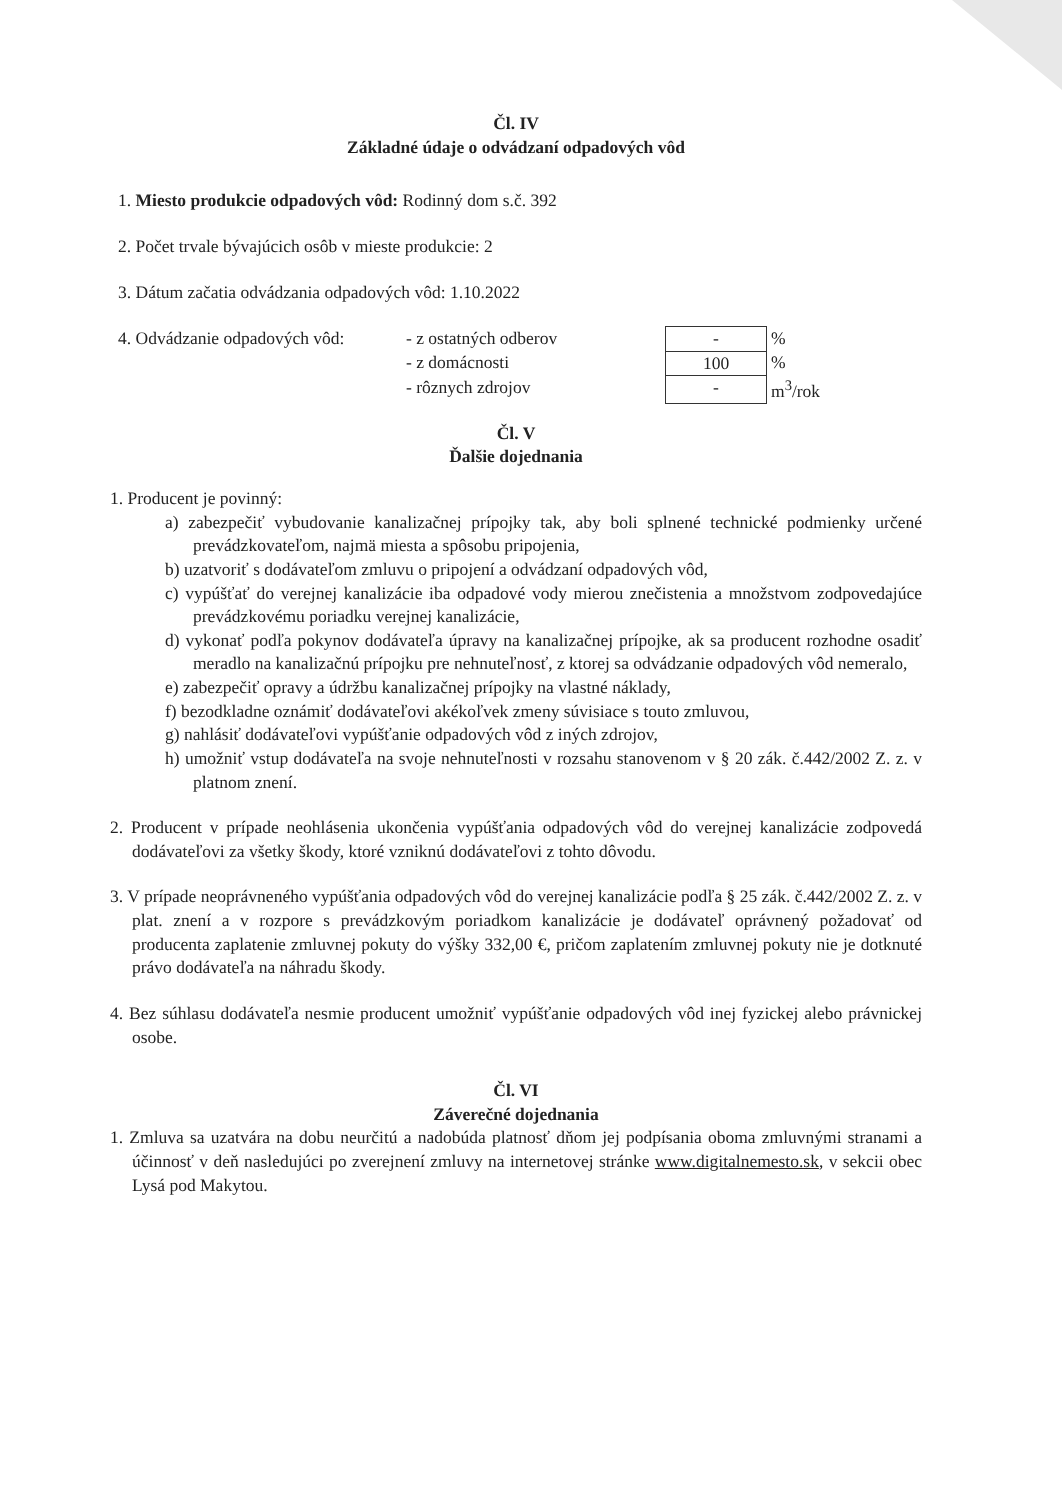Čl. IV
Základné údaje o odvádzaní odpadových vôd
1. Miesto produkcie odpadových vôd: Rodinný dom s.č. 392
2. Počet trvale bývajúcich osôb v mieste produkcie: 2
3. Dátum začatia odvádzania odpadových vôd: 1.10.2022
| 4. Odvádzanie odpadových vôd: | - z ostatných odberov | - | % |
| | - z domácnosti | 100 | % |
| | - rôznych zdrojov | - | m<sup>3</sup>/rok |
Čl. V
Ďalšie dojednania
1. Producent je povinný:
a) zabezpečiť vybudovanie kanalizačnej prípojky tak, aby boli splnené technické podmienky určené prevádzkovateľom, najmä miesta a spôsobu pripojenia,
b) uzatvoriť s dodávateľom zmluvu o pripojení a odvádzaní odpadových vôd,
c) vypúšťať do verejnej kanalizácie iba odpadové vody mierou znečistenia a množstvom zodpovedajúce prevádzkovému poriadku verejnej kanalizácie,
d) vykonať podľa pokynov dodávateľa úpravy na kanalizačnej prípojke, ak sa producent rozhodne osadiť meradlo na kanalizačnú prípojku pre nehnuteľnosť, z ktorej sa odvádzanie odpadových vôd nemeralo,
e) zabezpečiť opravy a údržbu kanalizačnej prípojky na vlastné náklady,
f) bezodkladne oznámiť dodávateľovi akékoľvek zmeny súvisiace s touto zmluvou,
g) nahlásiť dodávateľovi vypúšťanie odpadových vôd z iných zdrojov,
h) umožniť vstup dodávateľa na svoje nehnuteľnosti v rozsahu stanovenom v § 20 zák. č.442/2002 Z. z. v platnom znení.
2. Producent v prípade neohlásenia ukončenia vypúšťania odpadových vôd do verejnej kanalizácie zodpovedá dodávateľovi za všetky škody, ktoré vzniknú dodávateľovi z tohto dôvodu.
3. V prípade neoprávneného vypúšťania odpadových vôd do verejnej kanalizácie podľa § 25 zák. č.442/2002 Z. z. v plat. znení a v rozpore s prevádzkovým poriadkom kanalizácie je dodávateľ oprávnený požadovať od producenta zaplatenie zmluvnej pokuty do výšky 332,00 €, pričom zaplatením zmluvnej pokuty nie je dotknuté právo dodávateľa na náhradu škody.
4. Bez súhlasu dodávateľa nesmie producent umožniť vypúšťanie odpadových vôd inej fyzickej alebo právnickej osobe.
Čl. VI
Záverečné dojednania
1. Zmluva sa uzatvára na dobu neurčitú a nadobúda platnosť dňom jej podpísania oboma zmluvnými stranami a účinnosť v deň nasledujúci po zverejnení zmluvy na internetovej stránke www.digitalnemesto.sk, v sekcii obec Lysá pod Makytou.